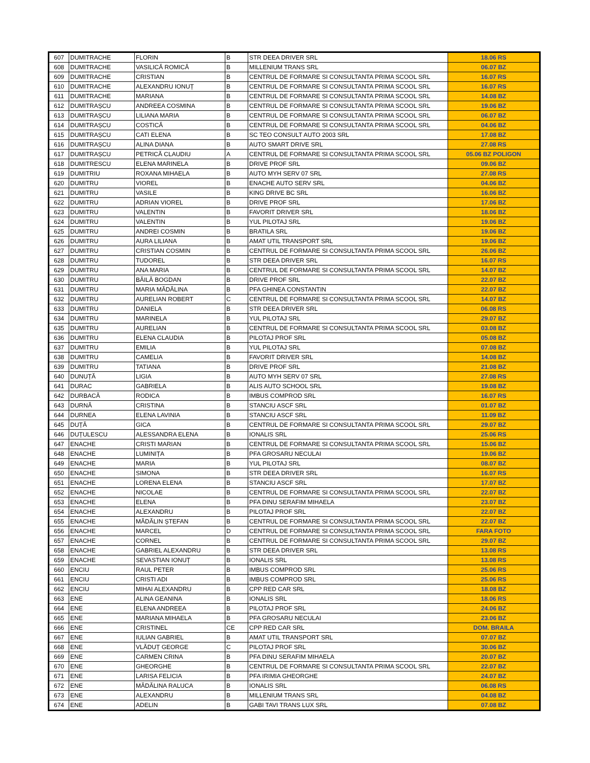| 607 | DUMITRACHE | FLORIN | B | STR DEEA DRIVER SRL | 18.06 RS |
| 608 | DUMITRACHE | VASILICĂ ROMICĂ | B | MILLENIUM TRANS SRL | 06.07 BZ |
| 609 | DUMITRACHE | CRISTIAN | B | CENTRUL DE FORMARE SI CONSULTANTA PRIMA SCOOL SRL | 16.07 RS |
| 610 | DUMITRACHE | ALEXANDRU IONUȚ | B | CENTRUL DE FORMARE SI CONSULTANTA PRIMA SCOOL SRL | 16.07 RS |
| 611 | DUMITRACHE | MARIANA | B | CENTRUL DE FORMARE SI CONSULTANTA PRIMA SCOOL SRL | 14.08 BZ |
| 612 | DUMITRAȘCU | ANDREEA COSMINA | B | CENTRUL DE FORMARE SI CONSULTANTA PRIMA SCOOL SRL | 19.06 BZ |
| 613 | DUMITRAȘCU | LILIANA MARIA | B | CENTRUL DE FORMARE SI CONSULTANTA PRIMA SCOOL SRL | 06.07 BZ |
| 614 | DUMITRAȘCU | COSTICĂ | B | CENTRUL DE FORMARE SI CONSULTANTA PRIMA SCOOL SRL | 04.06 BZ |
| 615 | DUMITRAȘCU | CATI ELENA | B | SC TEO CONSULT AUTO 2003 SRL | 17.08 BZ |
| 616 | DUMITRAȘCU | ALINA DIANA | B | AUTO SMART DRIVE SRL | 27.08 RS |
| 617 | DUMITRAȘCU | PETRICĂ CLAUDIU | A | CENTRUL DE FORMARE SI CONSULTANTA PRIMA SCOOL SRL | 05.06 BZ POLIGON |
| 618 | DUMITRESCU | ELENA MARINELA | B | DRIVE PROF SRL | 09.06 BZ |
| 619 | DUMITRIU | ROXANA MIHAELA | B | AUTO MYH SERV 07 SRL | 27.08 RS |
| 620 | DUMITRU | VIOREL | B | ENACHE AUTO SERV SRL | 04.06 BZ |
| 621 | DUMITRU | VASILE | B | KING DRIVE BC SRL | 16.06 BZ |
| 622 | DUMITRU | ADRIAN VIOREL | B | DRIVE PROF SRL | 17.06 BZ |
| 623 | DUMITRU | VALENTIN | B | FAVORIT DRIVER SRL | 18.06 BZ |
| 624 | DUMITRU | VALENTIN | B | YUL PILOTAJ SRL | 19.06 BZ |
| 625 | DUMITRU | ANDREI COSMIN | B | BRATILA SRL | 19.06 BZ |
| 626 | DUMITRU | AURA LILIANA | B | AMAT UTIL TRANSPORT SRL | 19.06 BZ |
| 627 | DUMITRU | CRISTIAN COSMIN | B | CENTRUL DE FORMARE SI CONSULTANTA PRIMA SCOOL SRL | 26.06 BZ |
| 628 | DUMITRU | TUDOREL | B | STR DEEA DRIVER SRL | 16.07 RS |
| 629 | DUMITRU | ANA MARIA | B | CENTRUL DE FORMARE SI CONSULTANTA PRIMA SCOOL SRL | 14.07 BZ |
| 630 | DUMITRU | BĂILĂ BOGDAN | B | DRIVE PROF SRL | 22.07 BZ |
| 631 | DUMITRU | MARIA MĂDĂLINA | B | PFA GHINEA CONSTANTIN | 22.07 BZ |
| 632 | DUMITRU | AURELIAN ROBERT | C | CENTRUL DE FORMARE SI CONSULTANTA PRIMA SCOOL SRL | 14.07 BZ |
| 633 | DUMITRU | DANIELA | B | STR DEEA DRIVER SRL | 06.08 RS |
| 634 | DUMITRU | MARINELA | B | YUL PILOTAJ SRL | 29.07 BZ |
| 635 | DUMITRU | AURELIAN | B | CENTRUL DE FORMARE SI CONSULTANTA PRIMA SCOOL SRL | 03.08 BZ |
| 636 | DUMITRU | ELENA CLAUDIA | B | PILOTAJ PROF SRL | 05.08 BZ |
| 637 | DUMITRU | EMILIA | B | YUL PILOTAJ SRL | 07.08 BZ |
| 638 | DUMITRU | CAMELIA | B | FAVORIT DRIVER SRL | 14.08 BZ |
| 639 | DUMITRU | TATIANA | B | DRIVE PROF SRL | 21.08 BZ |
| 640 | DUNUȚĂ | LIGIA | B | AUTO MYH SERV 07 SRL | 27.08 RS |
| 641 | DURAC | GABRIELA | B | ALIS AUTO SCHOOL SRL | 19.08 BZ |
| 642 | DURBACĂ | RODICA | B | IMBUS COMPROD SRL | 16.07 RS |
| 643 | DURNĂ | CRISTINA | B | STANCIU ASCF SRL | 01.07 BZ |
| 644 | DURNEA | ELENA LAVINIA | B | STANCIU ASCF SRL | 11.09 BZ |
| 645 | DUȚĂ | GICA | B | CENTRUL DE FORMARE SI CONSULTANTA PRIMA SCOOL SRL | 29.07 BZ |
| 646 | DUȚULESCU | ALESSANDRA ELENA | B | IONALIS SRL | 25.06 RS |
| 647 | ENACHE | CRISTI MARIAN | B | CENTRUL DE FORMARE SI CONSULTANTA PRIMA SCOOL SRL | 15.06 BZ |
| 648 | ENACHE | LUMINIȚA | B | PFA GROSARU NECULAI | 19.06 BZ |
| 649 | ENACHE | MARIA | B | YUL PILOTAJ SRL | 08.07 BZ |
| 650 | ENACHE | SIMONA | B | STR DEEA DRIVER SRL | 16.07 RS |
| 651 | ENACHE | LORENA ELENA | B | STANCIU ASCF SRL | 17.07 BZ |
| 652 | ENACHE | NICOLAE | B | CENTRUL DE FORMARE SI CONSULTANTA PRIMA SCOOL SRL | 22.07 BZ |
| 653 | ENACHE | ELENA | B | PFA DINU SERAFIM MIHAELA | 23.07 BZ |
| 654 | ENACHE | ALEXANDRU | B | PILOTAJ PROF SRL | 22.07 BZ |
| 655 | ENACHE | MĂDĂLIN ȘTEFAN | B | CENTRUL DE FORMARE SI CONSULTANTA PRIMA SCOOL SRL | 22.07 BZ |
| 656 | ENACHE | MARCEL | D | CENTRUL DE FORMARE SI CONSULTANTA PRIMA SCOOL SRL | FARA FOTO |
| 657 | ENACHE | CORNEL | B | CENTRUL DE FORMARE SI CONSULTANTA PRIMA SCOOL SRL | 29.07 BZ |
| 658 | ENACHE | GABRIEL ALEXANDRU | B | STR DEEA DRIVER SRL | 13.08 RS |
| 659 | ENACHE | SEVASTIAN IONUȚ | B | IONALIS SRL | 13.08 RS |
| 660 | ENCIU | RAUL PETER | B | IMBUS COMPROD SRL | 25.06 RS |
| 661 | ENCIU | CRISTI ADI | B | IMBUS COMPROD SRL | 25.06 RS |
| 662 | ENCIU | MIHAI ALEXANDRU | B | CPP RED CAR SRL | 18.08 BZ |
| 663 | ENE | ALINA GEANINA | B | IONALIS SRL | 18.06 RS |
| 664 | ENE | ELENA ANDREEA | B | PILOTAJ PROF SRL | 24.06 BZ |
| 665 | ENE | MARIANA MIHAELA | B | PFA GROSARU NECULAI | 23.06 BZ |
| 666 | ENE | CRISTINEL | CE | CPP RED CAR SRL | DOM. BRAILA |
| 667 | ENE | IULIAN GABRIEL | B | AMAT UTIL TRANSPORT SRL | 07.07 BZ |
| 668 | ENE | VLĂDUȚ GEORGE | C | PILOTAJ PROF SRL | 30.06 BZ |
| 669 | ENE | CARMEN CRINA | B | PFA DINU SERAFIM MIHAELA | 20.07 BZ |
| 670 | ENE | GHEORGHE | B | CENTRUL DE FORMARE SI CONSULTANTA PRIMA SCOOL SRL | 22.07 BZ |
| 671 | ENE | LARISA FELICIA | B | PFA IRIMIA GHEORGHE | 24.07 BZ |
| 672 | ENE | MĂDĂLINA RALUCA | B | IONALIS SRL | 06.08 RS |
| 673 | ENE | ALEXANDRU | B | MILLENIUM TRANS SRL | 04.08 BZ |
| 674 | ENE | ADELIN | B | GABI TAVI TRANS LUX SRL | 07.08 BZ |